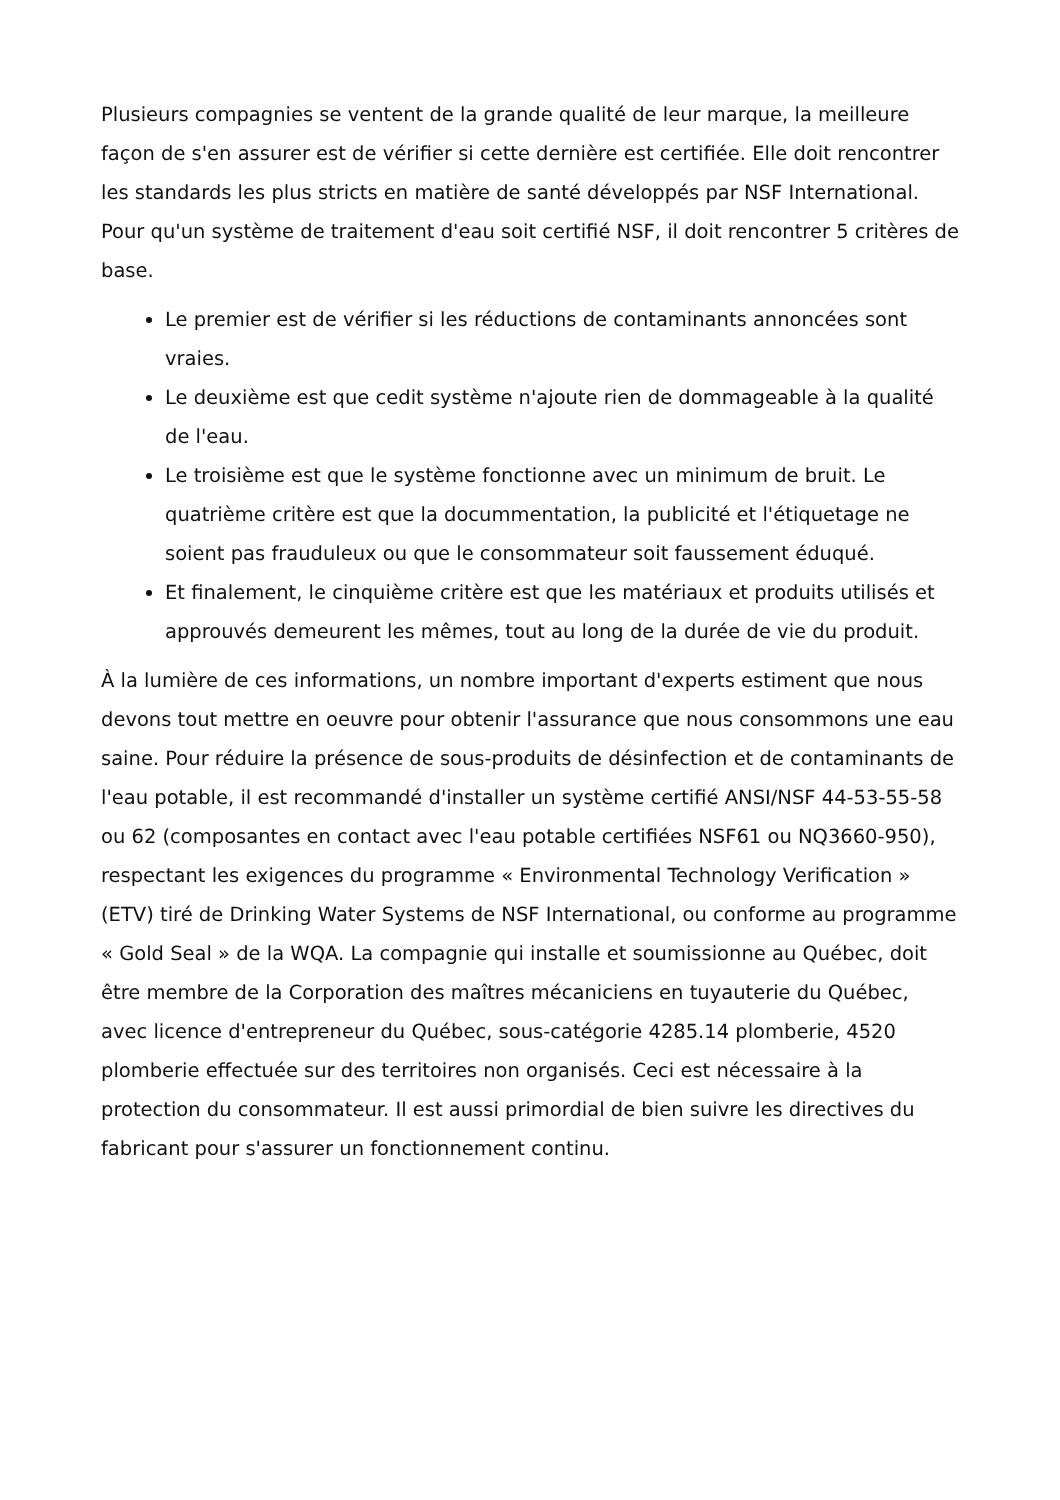Plusieurs compagnies se ventent de la grande qualité de leur marque, la meilleure façon de s'en assurer est de vérifier si cette dernière est certifiée. Elle doit rencontrer les standards les plus stricts en matière de santé développés par NSF International. Pour qu'un système de traitement d'eau soit certifié NSF, il doit rencontrer 5 critères de base.
Le premier est de vérifier si les réductions de contaminants annoncées sont vraies.
Le deuxième est que cedit système n'ajoute rien de dommageable à la qualité de l'eau.
Le troisième est que le système fonctionne avec un minimum de bruit. Le quatrième critère est que la docummentation, la publicité et l'étiquetage ne soient pas frauduleux ou que le consommateur soit faussement éduqué.
Et finalement, le cinquième critère est que les matériaux et produits utilisés et approuvés demeurent les mêmes, tout au long de la durée de vie du produit.
À la lumière de ces informations, un nombre important d'experts estiment que nous devons tout mettre en oeuvre pour obtenir l'assurance que nous consommons une eau saine. Pour réduire la présence de sous-produits de désinfection et de contaminants de l'eau potable, il est recommandé d'installer un système certifié ANSI/NSF 44-53-55-58 ou 62 (composantes en contact avec l'eau potable certifiées NSF61 ou NQ3660-950), respectant les exigences du programme « Environmental Technology Verification » (ETV) tiré de Drinking Water Systems de NSF International, ou conforme au programme « Gold Seal » de la WQA. La compagnie qui installe et soumissionne au Québec, doit être membre de la Corporation des maîtres mécaniciens en tuyauterie du Québec, avec licence d'entrepreneur du Québec, sous-catégorie 4285.14 plomberie, 4520 plomberie effectuée sur des territoires non organisés. Ceci est nécessaire à la protection du consommateur. Il est aussi primordial de bien suivre les directives du fabricant pour s'assurer un fonctionnement continu.